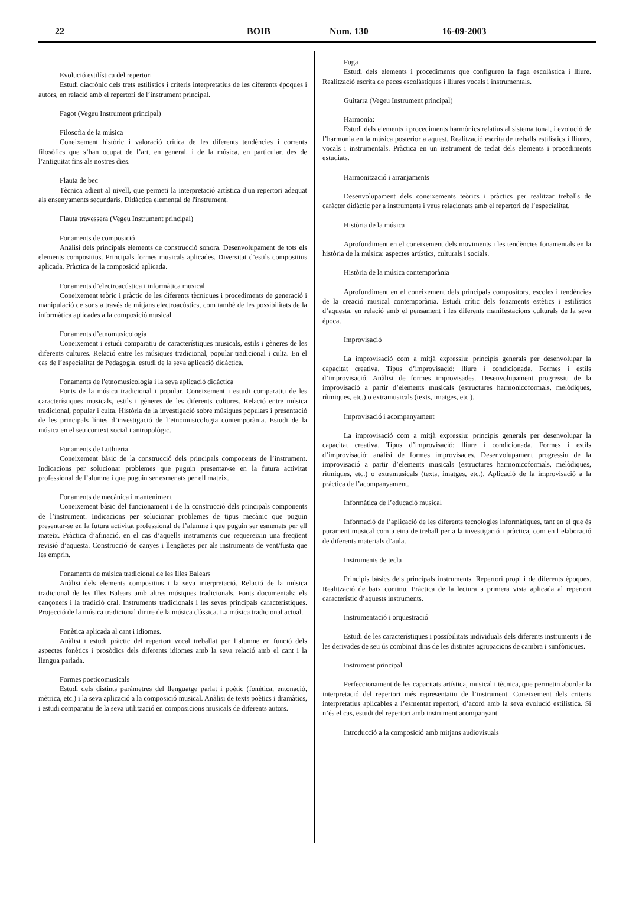22 BOIB Num. 130 16-09-2003
Evolució estilística del repertori
Estudi diacrònic dels trets estilístics i criteris interpretatius de les diferents èpoques i autors, en relació amb el repertori de l’instrument principal.
Fagot (Vegeu Instrument principal)
Filosofia de la música
Coneixement històric i valoració crítica de les diferents tendències i corrents filosòfics que s’han ocupat de l’art, en general, i de la música, en particular, des de l’antiguitat fins als nostres dies.
Flauta de bec
Tècnica adient al nivell, que permeti la interpretació artística d'un repertori adequat als ensenyaments secundaris. Didàctica elemental de l'instrument.
Flauta travessera (Vegeu Instrument principal)
Fonaments de composició
Anàlisi dels principals elements de construcció sonora. Desenvolupament de tots els elements compositius. Principals formes musicals aplicades. Diversitat d’estils compositius aplicada. Pràctica de la composició aplicada.
Fonaments d’electroacústica i informàtica musical
Coneixement teòric i pràctic de les diferents tècniques i procediments de generació i manipulació de sons a través de mitjans electroacústics, com també de les possibilitats de la informàtica aplicades a la composició musical.
Fonaments d’etnomusicologia
Coneixement i estudi comparatiu de característiques musicals, estils i gèneres de les diferents cultures. Relació entre les músiques tradicional, popular tradicional i culta. En el cas de l’especialitat de Pedagogia, estudi de la seva aplicació didàctica.
Fonaments de l'etnomusicologia i la seva aplicació didàctica
Fonts de la música tradicional i popular. Coneixement i estudi comparatiu de les característiques musicals, estils i gèneres de les diferents cultures. Relació entre música tradicional, popular i culta. Història de la investigació sobre músiques populars i presentació de les principals línies d’investigació de l’etnomusicologia contemporània. Estudi de la música en el seu context social i antropològic.
Fonaments de Luthieria
Coneixement bàsic de la construcció dels principals components de l’instrument. Indicacions per solucionar problemes que puguin presentar-se en la futura activitat professional de l’alumne i que puguin ser esmenats per ell mateix.
Fonaments de mecànica i manteniment
Coneixement bàsic del funcionament i de la construcció dels principals components de l’instrument. Indicacions per solucionar problemes de tipus mecànic que puguin presentar-se en la futura activitat professional de l’alumne i que puguin ser esmenats per ell mateix. Pràctica d’afinació, en el cas d’aquells instruments que requereixin una freqüent revisió d’aquesta. Construcció de canyes i llengüetes per als instruments de vent/fusta que les emprin.
Fonaments de música tradicional de les Illes Balears
Anàlisi dels elements compositius i la seva interpretació. Relació de la música tradicional de les Illes Balears amb altres músiques tradicionals. Fonts documentals: els cançoners i la tradició oral. Instruments tradicionals i les seves principals característiques. Projecció de la música tradicional dintre de la música clàssica. La música tradicional actual.
Fonètica aplicada al cant i idiomes.
Anàlisi i estudi pràctic del repertori vocal treballat per l’alumne en funció dels aspectes fonètics i prosòdics dels diferents idiomes amb la seva relació amb el cant i la llengua parlada.
Formes poeticomusicals
Estudi dels distints paràmetres del llenguatge parlat i poètic (fonètica, entonació, mètrica, etc.) i la seva aplicació a la composició musical. Anàlisi de texts poètics i dramàtics, i estudi comparatiu de la seva utilització en composicions musicals de diferents autors.
Fuga
Estudi dels elements i procediments que configuren la fuga escolàstica i lliure. Realització escrita de peces escolàstiques i lliures vocals i instrumentals.
Guitarra (Vegeu Instrument principal)
Harmonia:
Estudi dels elements i procediments harmònics relatius al sistema tonal, i evolució de l’harmonia en la música posterior a aquest. Realització escrita de treballs estilístics i lliures, vocals i instrumentals. Pràctica en un instrument de teclat dels elements i procediments estudiats.
Harmonització i arranjaments
Desenvolupament dels coneixements teòrics i pràctics per realitzar treballs de caràcter didàctic per a instruments i veus relacionats amb el repertori de l’especialitat.
Història de la música
Aprofundiment en el coneixement dels moviments i les tendències fonamentals en la història de la música: aspectes artístics, culturals i socials.
Història de la música contemporània
Aprofundiment en el coneixement dels principals compositors, escoles i tendències de la creació musical contemporània. Estudi crític dels fonaments estètics i estilístics d’aquesta, en relació amb el pensament i les diferents manifestacions culturals de la seva època.
Improvisació
La improvisació com a mitjà expressiu: principis generals per desenvolupar la capacitat creativa. Tipus d’improvisació: lliure i condicionada. Formes i estils d’improvisació. Anàlisi de formes improvisades. Desenvolupament progressiu de la improvisació a partir d’elements musicals (estructures harmonicoformals, melòdiques, rítmiques, etc.) o extramusicals (texts, imatges, etc.).
Improvisació i acompanyament
La improvisació com a mitjà expressiu: principis generals per desenvolupar la capacitat creativa. Tipus d’improvisació: lliure i condicionada. Formes i estils d’improvisació: anàlisi de formes improvisades. Desenvolupament progressiu de la improvisació a partir d’elements musicals (estructures harmonicoformals, melòdiques, rítmiques, etc.) o extramusicals (texts, imatges, etc.). Aplicació de la improvisació a la pràctica de l’acompanyament.
Informàtica de l’educació musical
Informació de l’aplicació de les diferents tecnologies informàtiques, tant en el que és purament musical com a eina de treball per a la investigació i pràctica, com en l’elaboració de diferents materials d’aula.
Instruments de tecla
Principis bàsics dels principals instruments. Repertori propi i de diferents èpoques. Realització de baix continu. Pràctica de la lectura a primera vista aplicada al repertori característic d’aquests instruments.
Instrumentació i orquestració
Estudi de les característiques i possibilitats individuals dels diferents instruments i de les derivades de seu ús combinat dins de les distintes agrupacions de cambra i simfòniques.
Instrument principal
Perfeccionament de les capacitats artística, musical i tècnica, que permetin abordar la interpretació del repertori més representatiu de l’instrument. Coneixement dels criteris interpretatius aplicables a l’esmentat repertori, d’acord amb la seva evolució estilística. Si n’és el cas, estudi del repertori amb instrument acompanyant.
Introducció a la composició amb mitjans audiovisuals